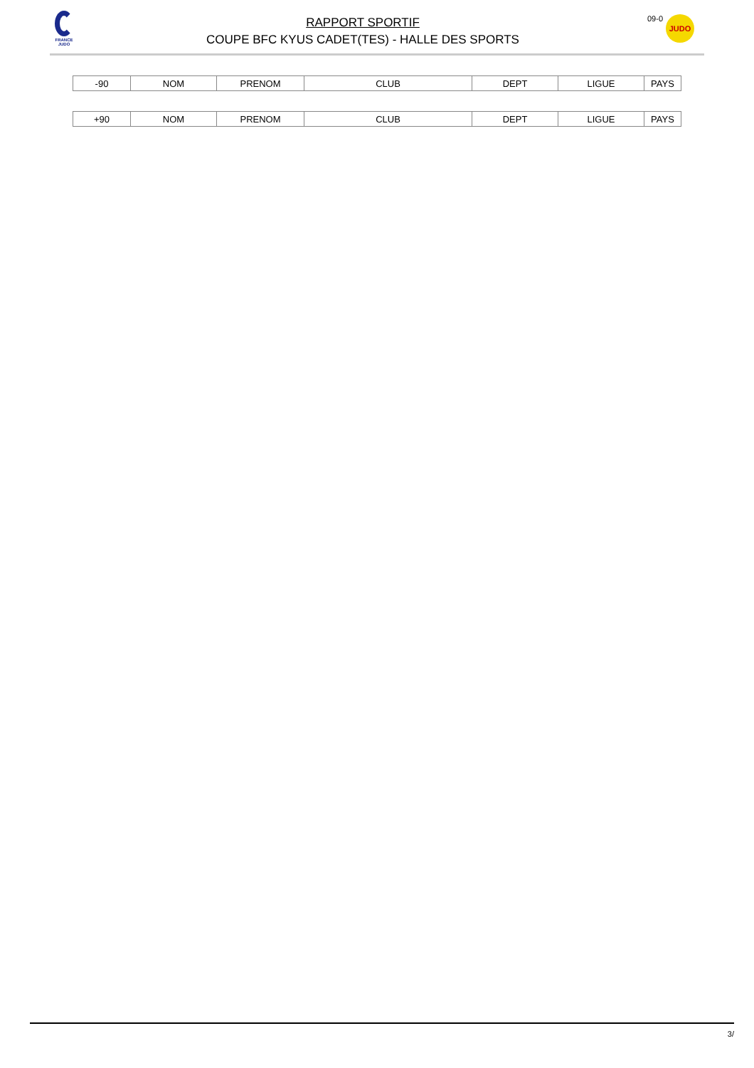FRANCE
JUDO
RAPPORT SPORTIF
COUPE BFC KYUS CADET(TES) - HALLE DES SPORTS
09-0
JUDO
| -90 | NOM | PRENOM | CLUB | DEPT | LIGUE | PAYS |
| +90 | NOM | PRENOM | CLUB | DEPT | LIGUE | PAYS |
3/